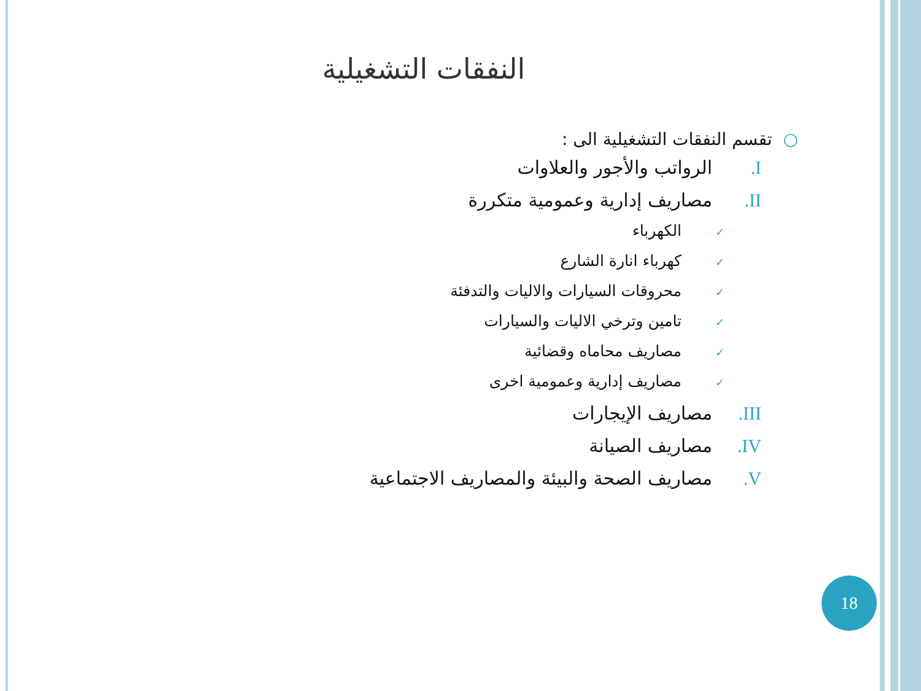النفقات التشغيلية
○تقسم النفقات التشغيلية الى :
I. الرواتب والأجور والعلاوات
II. مصاريف إدارية وعمومية متكررة
✓ الكهرباء
✓ كهرباء انارة الشارع
✓ محروقات السيارات والاليات والتدفئة
✓ تامين وترخي الاليات والسيارات
✓ مصاريف محاماه وقضائية
✓ مصاريف إدارية وعمومية اخرى
III. مصاريف الإيجارات
IV. مصاريف الصيانة
V. مصاريف الصحة والبيئة والمصاريف الاجتماعية
18